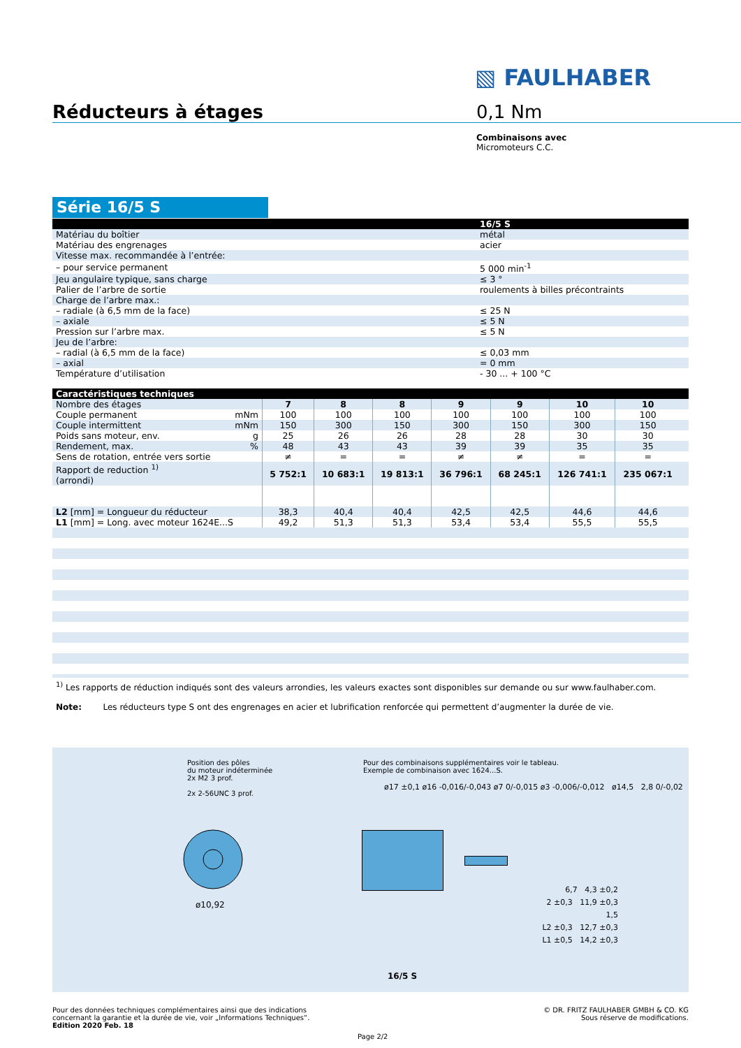▧ FAULHABER
Réducteurs à étages 0,1 Nm
Combinaisons avec
Micromoteurs C.C.
Série 16/5 S
| | 16/5 S |
| --- | --- |
| Matériau du boîtier | métal |
| Matériau des engrenages | acier |
| Vitesse max. recommandée à l’entrée: | |
| – pour service permanent | 5 000 min<sup>-1</sup> |
| Jeu angulaire typique, sans charge | ≤ 3 ° |
| Palier de l’arbre de sortie | roulements à billes précontraints |
| Charge de l’arbre max.: | |
| – radiale (à 6,5 mm de la face) | ≤ 25 N |
| – axiale | ≤ 5 N |
| Pression sur l’arbre max. | ≤ 5 N |
| Jeu de l’arbre: | |
| – radial (à 6,5 mm de la face) | ≤ 0,03 mm |
| – axial | = 0 mm |
| Température d’utilisation | - 30 ... + 100 °C |
| Caractéristiques techniques | | | | | | | | |
| --- | --- | --- | --- | --- | --- | --- | --- | --- |
| Nombre des étages | 7 | 8 | 8 | 9 | 9 | 10 | 10 | |
| Couple permanent mNm | 100 | 100 | 100 | 100 | 100 | 100 | 100 | |
| Couple intermittent mNm | 150 | 300 | 150 | 300 | 150 | 300 | 150 | |
| Poids sans moteur, env. g | 25 | 26 | 26 | 28 | 28 | 30 | 30 | |
| Rendement, max. % | 48 | 43 | 43 | 39 | 39 | 35 | 35 | |
| Sens de rotation, entrée vers sortie | ≠ | = | = | ≠ | ≠ | = | = | |
| Rapport de reduction <sup>1)</sup> (arrondi) | 5 752:1 | 10 683:1 | 19 813:1 | 36 796:1 | 68 245:1 | 126 741:1 | 235 067:1 | |
| L2 [mm] = Longueur du réducteur | 38,3 | 40,4 | 40,4 | 42,5 | 42,5 | 44,6 | 44,6 | |
| L1 [mm] = Long. avec moteur 1624E...S | 49,2 | 51,3 | 51,3 | 53,4 | 53,4 | 55,5 | 55,5 | |
<sup>1)</sup> Les rapports de réduction indiqués sont des valeurs arrondies, les valeurs exactes sont disponibles sur demande ou sur www.faulhaber.com.
Note: Les réducteurs type S ont des engrenages en acier et lubrification renforcée qui permettent d’augmenter la durée de vie.
Position des pôles
du moteur indéterminée
2x M2 3 prof.
2x 2-56UNC 3 prof.
ø10,92
Pour des combinaisons supplémentaires voir le tableau.
Exemple de combinaison avec 1624...S.
ø17 ±0,1 ø16 -0,016/-0,043 ø7 0/-0,015 ø3 -0,006/-0,012 ø14,5 2,8 0/-0,02
6,7 4,3 ±0,2
2 ±0,3 11,9 ±0,3
1,5
L2 ±0,3 12,7 ±0,3
L1 ±0,5 14,2 ±0,3
16/5 S
Pour des données techniques complémentaires ainsi que des indications
concernant la garantie et la durée de vie, voir „Informations Techniques“.
Edition 2020 Feb. 18
© DR. FRITZ FAULHABER GMBH & CO. KG
Sous réserve de modifications.
Page 2/2